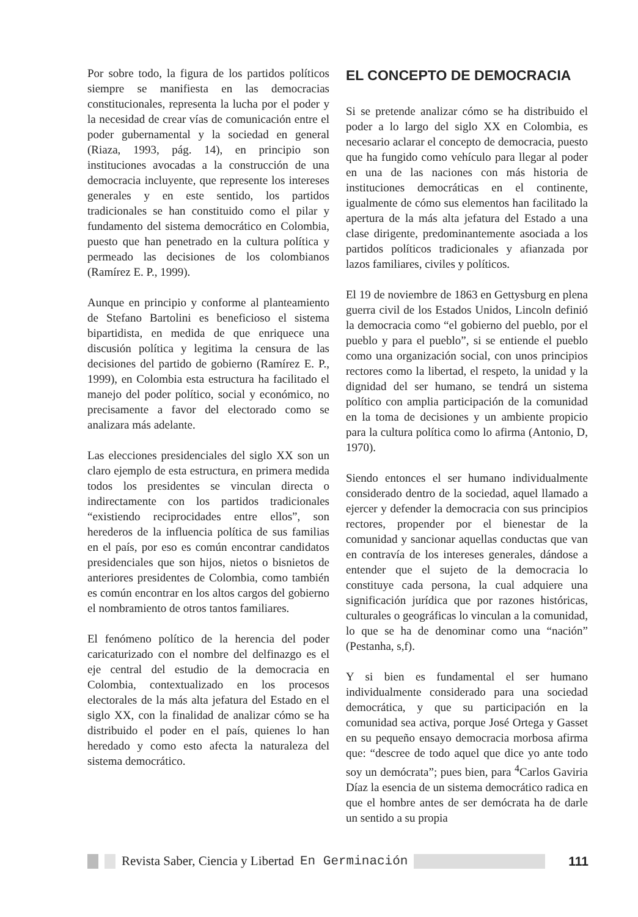Por sobre todo, la figura de los partidos políticos siempre se manifiesta en las democracias constitucionales, representa la lucha por el poder y la necesidad de crear vías de comunicación entre el poder gubernamental y la sociedad en general (Riaza, 1993, pág. 14), en principio son instituciones avocadas a la construcción de una democracia incluyente, que represente los intereses generales y en este sentido, los partidos tradicionales se han constituido como el pilar y fundamento del sistema democrático en Colombia, puesto que han penetrado en la cultura política y permeado las decisiones de los colombianos (Ramírez E. P., 1999).
Aunque en principio y conforme al planteamiento de Stefano Bartolini es beneficioso el sistema bipartidista, en medida de que enriquece una discusión política y legitima la censura de las decisiones del partido de gobierno (Ramírez E. P., 1999), en Colombia esta estructura ha facilitado el manejo del poder político, social y económico, no precisamente a favor del electorado como se analizara más adelante.
Las elecciones presidenciales del siglo XX son un claro ejemplo de esta estructura, en primera medida todos los presidentes se vinculan directa o indirectamente con los partidos tradicionales “existiendo reciprocidades entre ellos”, son herederos de la influencia política de sus familias en el país, por eso es común encontrar candidatos presidenciales que son hijos, nietos o bisnietos de anteriores presidentes de Colombia, como también es común encontrar en los altos cargos del gobierno el nombramiento de otros tantos familiares.
El fenómeno político de la herencia del poder caricaturizado con el nombre del delfinazgo es el eje central del estudio de la democracia en Colombia, contextualizado en los procesos electorales de la más alta jefatura del Estado en el siglo XX, con la finalidad de analizar cómo se ha distribuido el poder en el país, quienes lo han heredado y como esto afecta la naturaleza del sistema democrático.
EL CONCEPTO DE DEMOCRACIA
Si se pretende analizar cómo se ha distribuido el poder a lo largo del siglo XX en Colombia, es necesario aclarar el concepto de democracia, puesto que ha fungido como vehículo para llegar al poder en una de las naciones con más historia de instituciones democráticas en el continente, igualmente de cómo sus elementos han facilitado la apertura de la más alta jefatura del Estado a una clase dirigente, predominantemente asociada a los partidos políticos tradicionales y afianzada por lazos familiares, civiles y políticos.
El 19 de noviembre de 1863 en Gettysburg en plena guerra civil de los Estados Unidos, Lincoln definió la democracia como “el gobierno del pueblo, por el pueblo y para el pueblo”, si se entiende el pueblo como una organización social, con unos principios rectores como la libertad, el respeto, la unidad y la dignidad del ser humano, se tendrá un sistema político con amplia participación de la comunidad en la toma de decisiones y un ambiente propicio para la cultura política como lo afirma (Antonio, D, 1970).
Siendo entonces el ser humano individualmente considerado dentro de la sociedad, aquel llamado a ejercer y defender la democracia con sus principios rectores, propender por el bienestar de la comunidad y sancionar aquellas conductas que van en contravía de los intereses generales, dándose a entender que el sujeto de la democracia lo constituye cada persona, la cual adquiere una significación jurídica que por razones históricas, culturales o geográficas lo vinculan a la comunidad, lo que se ha de denominar como una “nación” (Pestanha, s,f).
Y si bien es fundamental el ser humano individualmente considerado para una sociedad democrática, y que su participación en la comunidad sea activa, porque José Ortega y Gasset en su pequeño ensayo democracia morbosa afirma que: “descree de todo aquel que dice yo ante todo soy un demócrata”; pues bien, para <sup>4</sup>Carlos Gaviria Díaz la esencia de un sistema democrático radica en que el hombre antes de ser demócrata ha de darle un sentido a su propia
Revista Saber, Ciencia y Libertad En Germinación 111